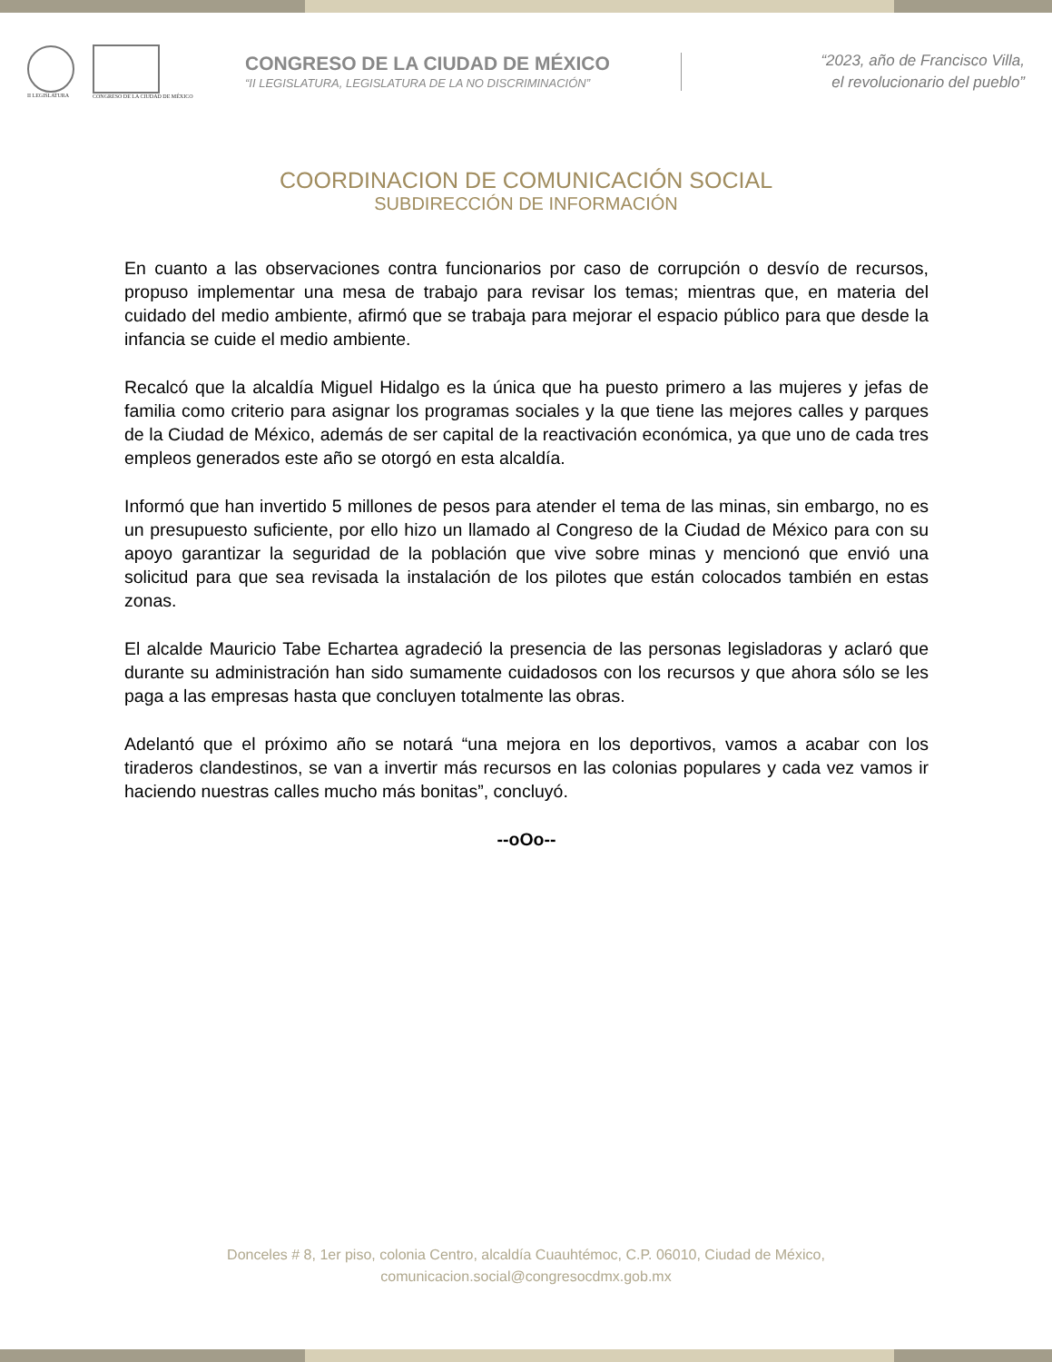II LEGISLATURA
CONGRESO DE LA CIUDAD DE MÉXICO
CONGRESO DE LA CIUDAD DE MÉXICO
“II LEGISLATURA, LEGISLATURA DE LA NO DISCRIMINACIÓN”
“2023, año de Francisco Villa,
el revolucionario del pueblo”
COORDINACION DE COMUNICACIÓN SOCIAL
SUBDIRECCIÓN DE INFORMACIÓN
En cuanto a las observaciones contra funcionarios por caso de corrupción o desvío de recursos, propuso implementar una mesa de trabajo para revisar los temas; mientras que, en materia del cuidado del medio ambiente, afirmó que se trabaja para mejorar el espacio público para que desde la infancia se cuide el medio ambiente.
Recalcó que la alcaldía Miguel Hidalgo es la única que ha puesto primero a las mujeres y jefas de familia como criterio para asignar los programas sociales y la que tiene las mejores calles y parques de la Ciudad de México, además de ser capital de la reactivación económica, ya que uno de cada tres empleos generados este año se otorgó en esta alcaldía.
Informó que han invertido 5 millones de pesos para atender el tema de las minas, sin embargo, no es un presupuesto suficiente, por ello hizo un llamado al Congreso de la Ciudad de México para con su apoyo garantizar la seguridad de la población que vive sobre minas y mencionó que envió una solicitud para que sea revisada la instalación de los pilotes que están colocados también en estas zonas.
El alcalde Mauricio Tabe Echartea agradeció la presencia de las personas legisladoras y aclaró que durante su administración han sido sumamente cuidadosos con los recursos y que ahora sólo se les paga a las empresas hasta que concluyen totalmente las obras.
Adelantó que el próximo año se notará “una mejora en los deportivos, vamos a acabar con los tiraderos clandestinos, se van a invertir más recursos en las colonias populares y cada vez vamos ir haciendo nuestras calles mucho más bonitas”, concluyó.
--oOo--
Donceles # 8, 1er piso, colonia Centro, alcaldía Cuauhtémoc, C.P. 06010, Ciudad de México,
comunicacion.social@congresocdmx.gob.mx